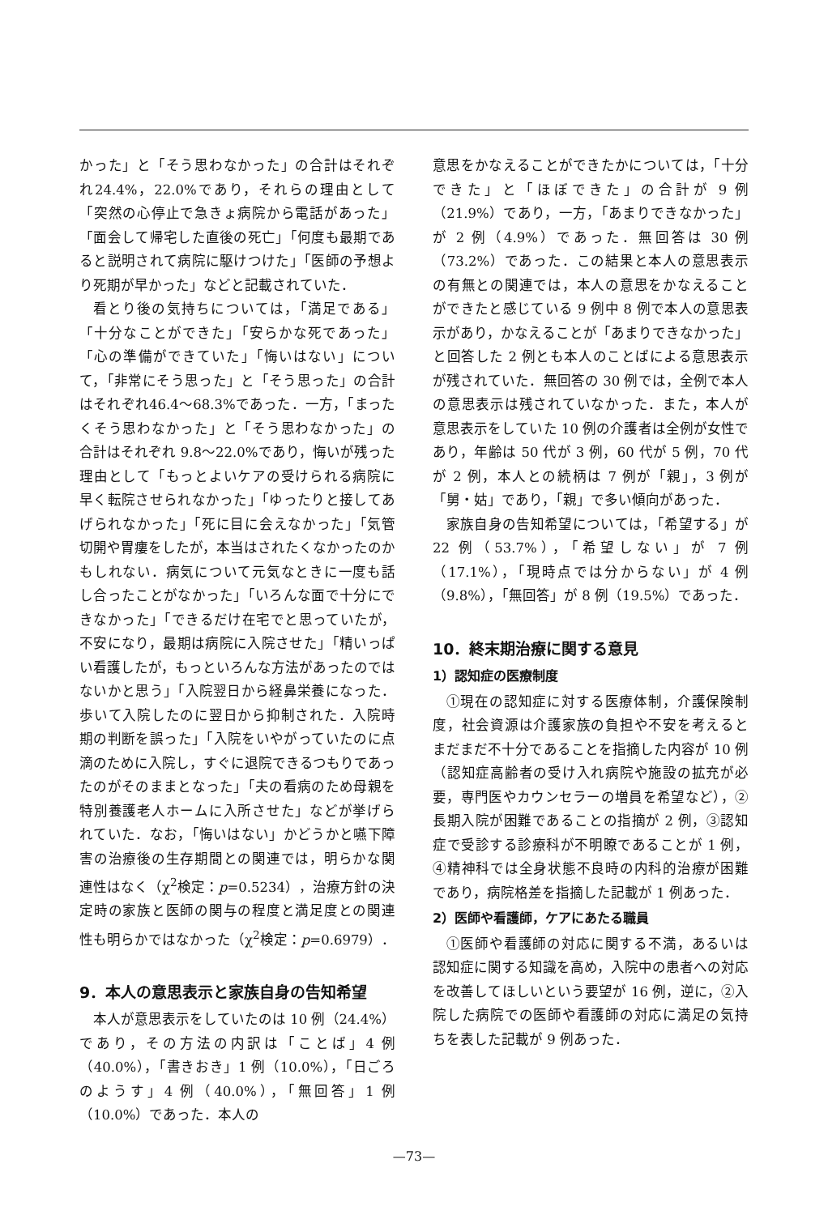かった」と「そう思わなかった」の合計はそれぞれ24.4%，22.0%であり，それらの理由として「突然の心停止で急きょ病院から電話があった」「面会して帰宅した直後の死亡」「何度も最期であると説明されて病院に駆けつけた」「医師の予想より死期が早かった」などと記載されていた．
看とり後の気持ちについては，「満足である」「十分なことができた」「安らかな死であった」「心の準備ができていた」「悔いはない」について，「非常にそう思った」と「そう思った」の合計はそれぞれ46.4〜68.3%であった．一方，「まったくそう思わなかった」と「そう思わなかった」の合計はそれぞれ 9.8〜22.0%であり，悔いが残った理由として「もっとよいケアの受けられる病院に早く転院させられなかった」「ゆったりと接してあげられなかった」「死に目に会えなかった」「気管切開や胃瘻をしたが，本当はされたくなかったのかもしれない．病気について元気なときに一度も話し合ったことがなかった」「いろんな面で十分にできなかった」「できるだけ在宅でと思っていたが，不安になり，最期は病院に入院させた」「精いっぱい看護したが，もっといろんな方法があったのではないかと思う」「入院翌日から経鼻栄養になった．歩いて入院したのに翌日から抑制された．入院時期の判断を誤った」「入院をいやがっていたのに点滴のために入院し，すぐに退院できるつもりであったのがそのままとなった」「夫の看病のため母親を特別養護老人ホームに入所させた」などが挙げられていた．なお，「悔いはない」かどうかと嚥下障害の治療後の生存期間との関連では，明らかな関連性はなく（χ<sup>2</sup>検定：p=0.5234），治療方針の決定時の家族と医師の関与の程度と満足度との関連性も明らかではなかった（χ<sup>2</sup>検定：p=0.6979）．
9．本人の意思表示と家族自身の告知希望
本人が意思表示をしていたのは 10 例（24.4%）であり，その方法の内訳は「ことば」4 例（40.0%），「書きおき」1 例（10.0%），「日ごろのようす」4 例（40.0%），「無回答」1 例（10.0%）であった．本人の
意思をかなえることができたかについては，「十分できた」と「ほぼできた」の合計が 9 例（21.9%）であり，一方，「あまりできなかった」が 2 例（4.9%）であった．無回答は 30 例（73.2%）であった．この結果と本人の意思表示の有無との関連では，本人の意思をかなえることができたと感じている 9 例中 8 例で本人の意思表示があり，かなえることが「あまりできなかった」と回答した 2 例とも本人のことばによる意思表示が残されていた．無回答の 30 例では，全例で本人の意思表示は残されていなかった．また，本人が意思表示をしていた 10 例の介護者は全例が女性であり，年齢は 50 代が 3 例，60 代が 5 例，70 代が 2 例，本人との続柄は 7 例が「親」，3 例が「舅・姑」であり，「親」で多い傾向があった．
家族自身の告知希望については，「希望する」が 22 例（53.7%），「希望しない」が 7 例（17.1%），「現時点では分からない」が 4 例（9.8%），「無回答」が 8 例（19.5%）であった．
10．終末期治療に関する意見
1）認知症の医療制度
①現在の認知症に対する医療体制，介護保険制度，社会資源は介護家族の負担や不安を考えるとまだまだ不十分であることを指摘した内容が 10 例（認知症高齢者の受け入れ病院や施設の拡充が必要，専門医やカウンセラーの増員を希望など），②長期入院が困難であることの指摘が 2 例，③認知症で受診する診療科が不明瞭であることが 1 例，④精神科では全身状態不良時の内科的治療が困難であり，病院格差を指摘した記載が 1 例あった．
2）医師や看護師，ケアにあたる職員
①医師や看護師の対応に関する不満，あるいは認知症に関する知識を高め，入院中の患者への対応を改善してほしいという要望が 16 例，逆に，②入院した病院での医師や看護師の対応に満足の気持ちを表した記載が 9 例あった．
—73—